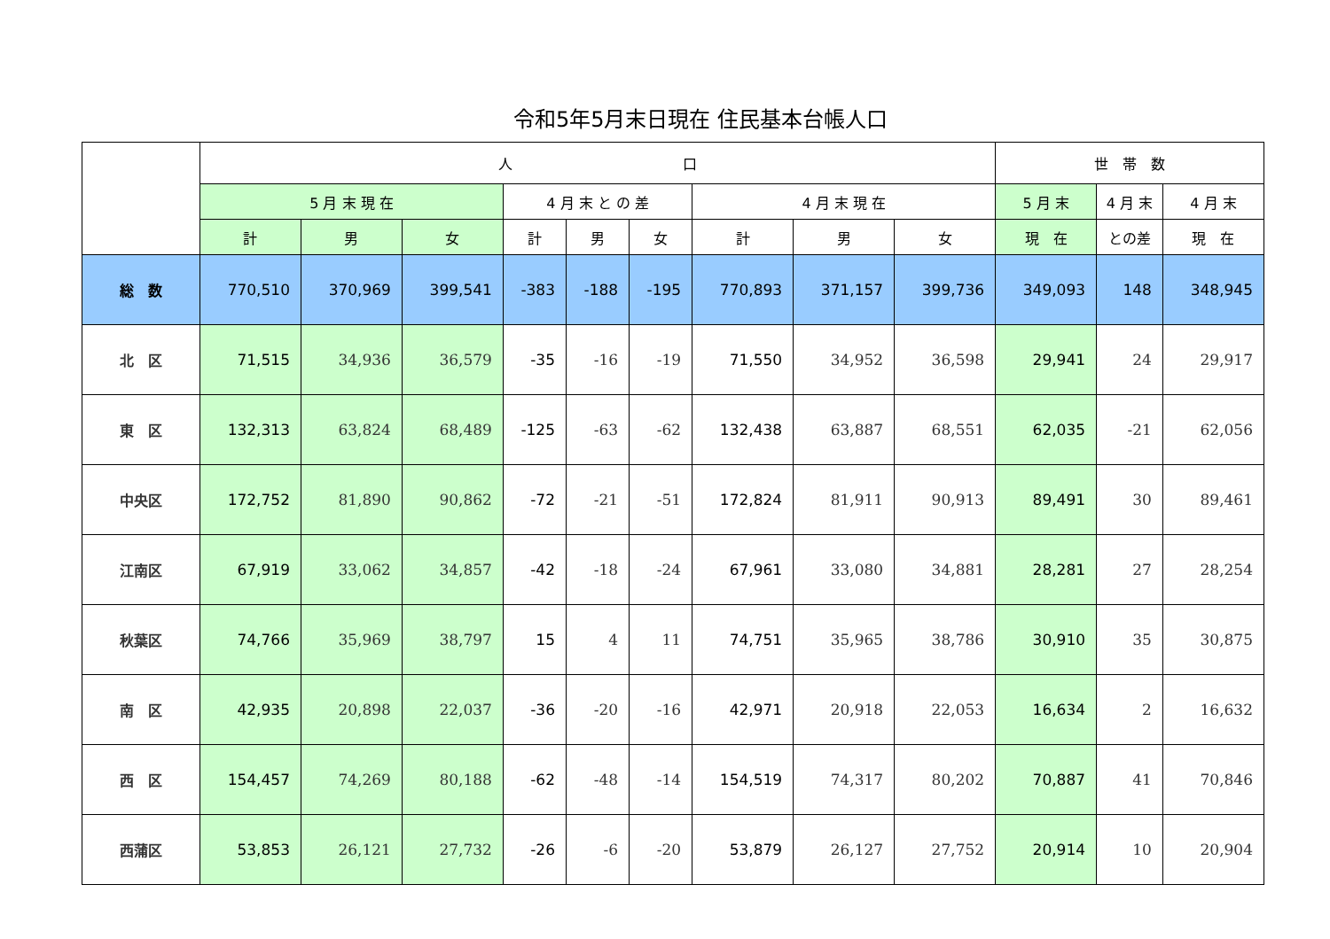令和5年5月末日現在 住民基本台帳人口
| | 人 口 | | | | | | | | | 世 帯 数 | | |
| --- | --- | --- | --- | --- | --- | --- | --- | --- | --- | --- | --- | --- |
| | 5 月 末 現 在 | | | 4 月 末 と の 差 | | | 4 月 末 現 在 | | | 5 月 末 | 4 月 末 | 4 月 末 |
| | 計 | 男 | 女 | 計 | 男 | 女 | 計 | 男 | 女 | 現 在 | との差 | 現 在 |
| 総 数 | 770,510 | 370,969 | 399,541 | -383 | -188 | -195 | 770,893 | 371,157 | 399,736 | 349,093 | 148 | 348,945 |
| 北 区 | 71,515 | 34,936 | 36,579 | -35 | -16 | -19 | 71,550 | 34,952 | 36,598 | 29,941 | 24 | 29,917 |
| 東 区 | 132,313 | 63,824 | 68,489 | -125 | -63 | -62 | 132,438 | 63,887 | 68,551 | 62,035 | -21 | 62,056 |
| 中央区 | 172,752 | 81,890 | 90,862 | -72 | -21 | -51 | 172,824 | 81,911 | 90,913 | 89,491 | 30 | 89,461 |
| 江南区 | 67,919 | 33,062 | 34,857 | -42 | -18 | -24 | 67,961 | 33,080 | 34,881 | 28,281 | 27 | 28,254 |
| 秋葉区 | 74,766 | 35,969 | 38,797 | 15 | 4 | 11 | 74,751 | 35,965 | 38,786 | 30,910 | 35 | 30,875 |
| 南 区 | 42,935 | 20,898 | 22,037 | -36 | -20 | -16 | 42,971 | 20,918 | 22,053 | 16,634 | 2 | 16,632 |
| 西 区 | 154,457 | 74,269 | 80,188 | -62 | -48 | -14 | 154,519 | 74,317 | 80,202 | 70,887 | 41 | 70,846 |
| 西蒲区 | 53,853 | 26,121 | 27,732 | -26 | -6 | -20 | 53,879 | 26,127 | 27,752 | 20,914 | 10 | 20,904 |